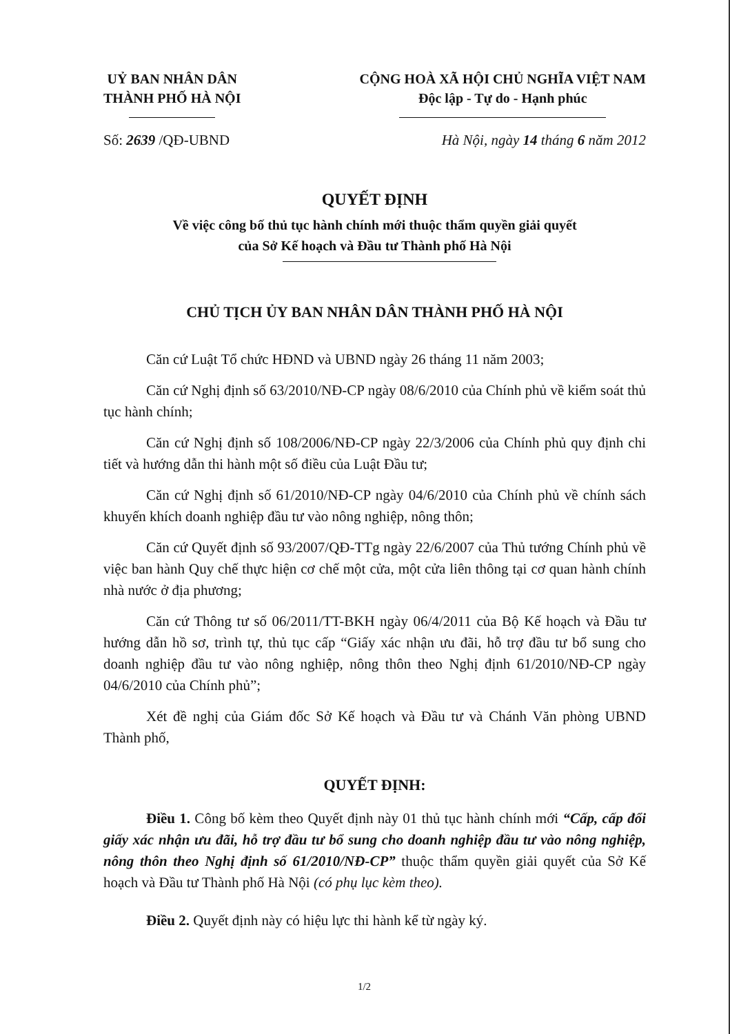UỶ BAN NHÂN DÂN
THÀNH PHỐ HÀ NỘI
CỘNG HOÀ XÃ HỘI CHỦ NGHĨA VIỆT NAM
Độc lập - Tự do - Hạnh phúc
Số: 2639 /QĐ-UBND Hà Nội, ngày 14 tháng 6 năm 2012
QUYẾT ĐỊNH
Về việc công bố thủ tục hành chính mới thuộc thẩm quyền giải quyết
của Sở Kế hoạch và Đầu tư Thành phố Hà Nội
CHỦ TỊCH ỦY BAN NHÂN DÂN THÀNH PHỐ HÀ NỘI
Căn cứ Luật Tổ chức HĐND và UBND ngày 26 tháng 11 năm 2003;
Căn cứ Nghị định số 63/2010/NĐ-CP ngày 08/6/2010 của Chính phủ về kiểm soát thủ tục hành chính;
Căn cứ Nghị định số 108/2006/NĐ-CP ngày 22/3/2006 của Chính phủ quy định chi tiết và hướng dẫn thi hành một số điều của Luật Đầu tư;
Căn cứ Nghị định số 61/2010/NĐ-CP ngày 04/6/2010 của Chính phủ về chính sách khuyến khích doanh nghiệp đầu tư vào nông nghiệp, nông thôn;
Căn cứ Quyết định số 93/2007/QĐ-TTg ngày 22/6/2007 của Thủ tướng Chính phủ về việc ban hành Quy chế thực hiện cơ chế một cửa, một cửa liên thông tại cơ quan hành chính nhà nước ở địa phương;
Căn cứ Thông tư số 06/2011/TT-BKH ngày 06/4/2011 của Bộ Kế hoạch và Đầu tư hướng dẫn hồ sơ, trình tự, thủ tục cấp “Giấy xác nhận ưu đãi, hỗ trợ đầu tư bổ sung cho doanh nghiệp đầu tư vào nông nghiệp, nông thôn theo Nghị định 61/2010/NĐ-CP ngày 04/6/2010 của Chính phủ”;
Xét đề nghị của Giám đốc Sở Kế hoạch và Đầu tư và Chánh Văn phòng UBND Thành phố,
QUYẾT ĐỊNH:
Điều 1. Công bố kèm theo Quyết định này 01 thủ tục hành chính mới “Cấp, cấp đổi giấy xác nhận ưu đãi, hỗ trợ đầu tư bổ sung cho doanh nghiệp đầu tư vào nông nghiệp, nông thôn theo Nghị định số 61/2010/NĐ-CP” thuộc thẩm quyền giải quyết của Sở Kế hoạch và Đầu tư Thành phố Hà Nội (có phụ lục kèm theo).
Điều 2. Quyết định này có hiệu lực thi hành kể từ ngày ký.
1/2